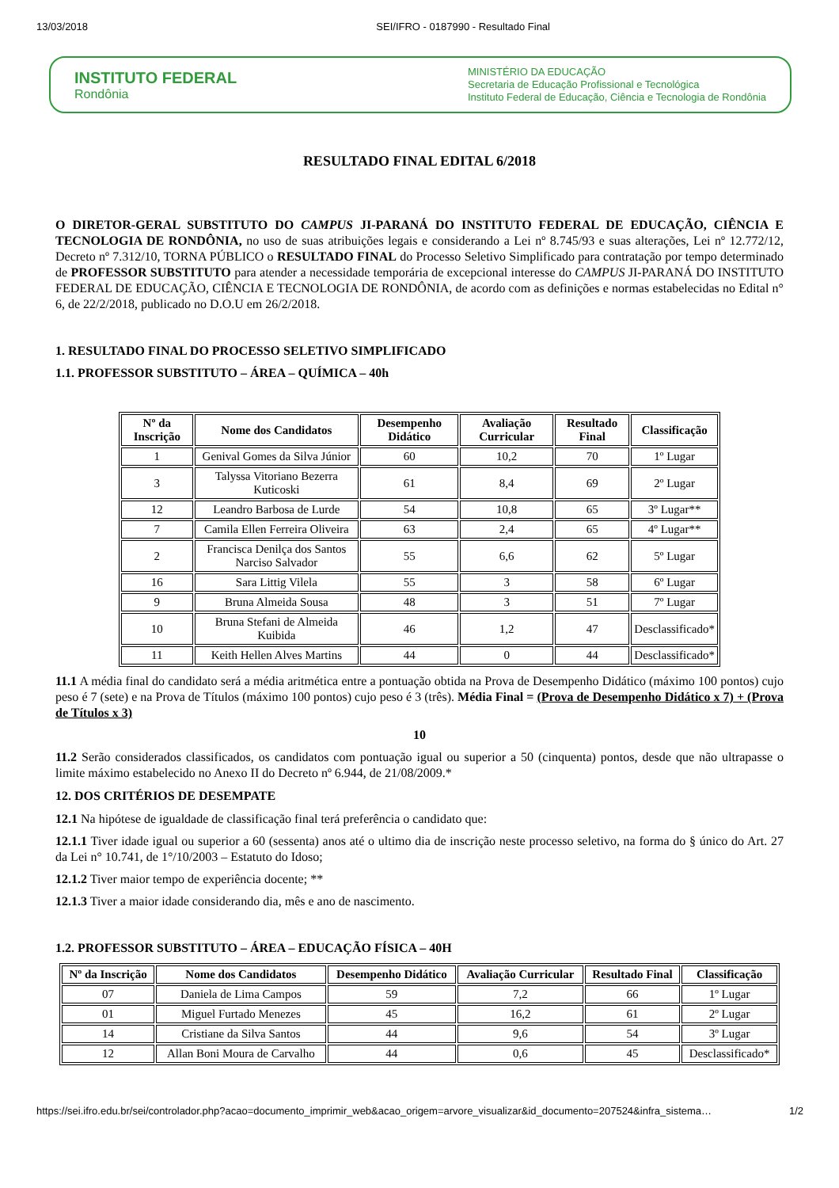13/03/2018 SEI/IFRO - 0187990 - Resultado Final
INSTITUTO FEDERAL
Rondônia
MINISTÉRIO DA EDUCAÇÃO
Secretaria de Educação Profissional e Tecnológica
Instituto Federal de Educação, Ciência e Tecnologia de Rondônia
RESULTADO FINAL EDITAL 6/2018
O DIRETOR-GERAL SUBSTITUTO DO CAMPUS JI-PARANÁ DO INSTITUTO FEDERAL DE EDUCAÇÃO, CIÊNCIA E TECNOLOGIA DE RONDÔNIA, no uso de suas atribuições legais e considerando a Lei nº 8.745/93 e suas alterações, Lei nº 12.772/12, Decreto nº 7.312/10, TORNA PÚBLICO o RESULTADO FINAL do Processo Seletivo Simplificado para contratação por tempo determinado de PROFESSOR SUBSTITUTO para atender a necessidade temporária de excepcional interesse do CAMPUS JI-PARANÁ DO INSTITUTO FEDERAL DE EDUCAÇÃO, CIÊNCIA E TECNOLOGIA DE RONDÔNIA, de acordo com as definições e normas estabelecidas no Edital n° 6, de 22/2/2018, publicado no D.O.U em 26/2/2018.
1. RESULTADO FINAL DO PROCESSO SELETIVO SIMPLIFICADO
1.1. PROFESSOR SUBSTITUTO – ÁREA – QUÍMICA – 40h
| Nº da Inscrição | Nome dos Candidatos | Desempenho Didático | Avaliação Curricular | Resultado Final | Classificação |
| --- | --- | --- | --- | --- | --- |
| 1 | Genival Gomes da Silva Júnior | 60 | 10,2 | 70 | 1º Lugar |
| 3 | Talyssa Vitoriano Bezerra Kuticoski | 61 | 8,4 | 69 | 2º Lugar |
| 12 | Leandro Barbosa de Lurde | 54 | 10,8 | 65 | 3º Lugar** |
| 7 | Camila Ellen Ferreira Oliveira | 63 | 2,4 | 65 | 4º Lugar** |
| 2 | Francisca Denilça dos Santos Narciso Salvador | 55 | 6,6 | 62 | 5º Lugar |
| 16 | Sara Littig Vilela | 55 | 3 | 58 | 6º Lugar |
| 9 | Bruna Almeida Sousa | 48 | 3 | 51 | 7º Lugar |
| 10 | Bruna Stefani de Almeida Kuibida | 46 | 1,2 | 47 | Desclassificado* |
| 11 | Keith Hellen Alves Martins | 44 | 0 | 44 | Desclassificado* |
11.1 A média final do candidato será a média aritmética entre a pontuação obtida na Prova de Desempenho Didático (máximo 100 pontos) cujo peso é 7 (sete) e na Prova de Títulos (máximo 100 pontos) cujo peso é 3 (três). Média Final = (Prova de Desempenho Didático x 7) + (Prova de Títulos x 3)
10
11.2 Serão considerados classificados, os candidatos com pontuação igual ou superior a 50 (cinquenta) pontos, desde que não ultrapasse o limite máximo estabelecido no Anexo II do Decreto nº 6.944, de 21/08/2009.*
12. DOS CRITÉRIOS DE DESEMPATE
12.1 Na hipótese de igualdade de classificação final terá preferência o candidato que:
12.1.1 Tiver idade igual ou superior a 60 (sessenta) anos até o ultimo dia de inscrição neste processo seletivo, na forma do § único do Art. 27 da Lei n° 10.741, de 1°/10/2003 – Estatuto do Idoso;
12.1.2 Tiver maior tempo de experiência docente; **
12.1.3 Tiver a maior idade considerando dia, mês e ano de nascimento.
1.2. PROFESSOR SUBSTITUTO – ÁREA – EDUCAÇÃO FÍSICA – 40H
| Nº da Inscrição | Nome dos Candidatos | Desempenho Didático | Avaliação Curricular | Resultado Final | Classificação |
| --- | --- | --- | --- | --- | --- |
| 07 | Daniela de Lima Campos | 59 | 7,2 | 66 | 1º Lugar |
| 01 | Miguel Furtado Menezes | 45 | 16,2 | 61 | 2º Lugar |
| 14 | Cristiane da Silva Santos | 44 | 9,6 | 54 | 3º Lugar |
| 12 | Allan Boni Moura de Carvalho | 44 | 0,6 | 45 | Desclassificado* |
https://sei.ifro.edu.br/sei/controlador.php?acao=documento_imprimir_web&acao_origem=arvore_visualizar&id_documento=207524&infra_sistema… 1/2